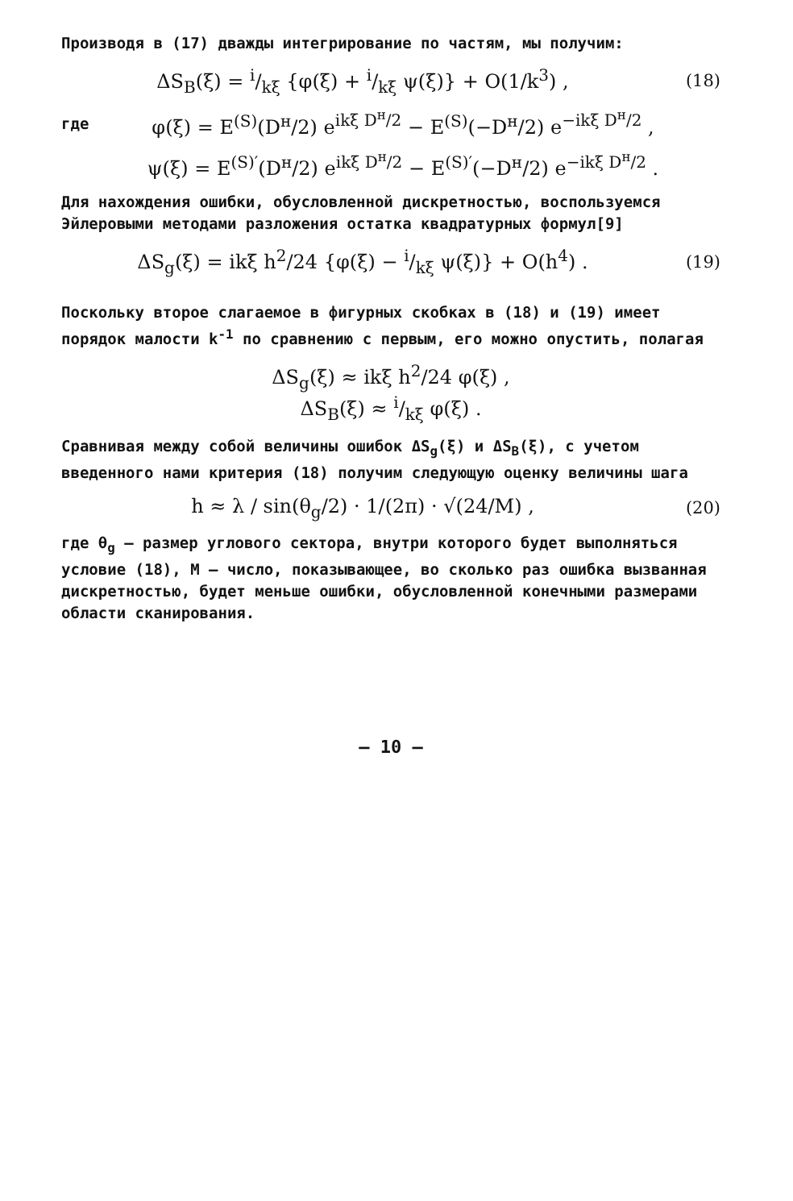Производя в (17) дважды интегрирование по частям, мы получим:
ΔS<sub>B</sub>(ξ) = i/kξ {φ(ξ) + i/kξ ψ(ξ)} + O(1/k<sup>3</sup>) ,
(18)
где
φ(ξ) = E<sup>(S)</sup>(D<sup>н</sup>/2) e<sup>ikξ D<sup>н</sup>/2</sup> − E<sup>(S)</sup>(−D<sup>н</sup>/2) e<sup>−ikξ D<sup>н</sup>/2</sup> ,
ψ(ξ) = E<sup>(S)′</sup>(D<sup>н</sup>/2) e<sup>ikξ D<sup>н</sup>/2</sup> − E<sup>(S)′</sup>(−D<sup>н</sup>/2) e<sup>−ikξ D<sup>н</sup>/2</sup> .
Для нахождения ошибки, обусловленной дискретностью, воспользуемся Эйлеровыми методами разложения остатка квадратурных формул[9]
ΔS<sub>g</sub>(ξ) = ikξ h<sup>2</sup>/24 {φ(ξ) − i/kξ ψ(ξ)} + O(h<sup>4</sup>) .
(19)
Поскольку второе слагаемое в фигурных скобках в (18) и (19) имеет порядок малости k<sup>-1</sup> по сравнению с первым, его можно опустить, полагая
ΔS<sub>g</sub>(ξ) ≈ ikξ h<sup>2</sup>/24 φ(ξ) ,
ΔS<sub>B</sub>(ξ) ≈ i/kξ φ(ξ) .
Сравнивая между собой величины ошибок ΔS<sub>g</sub>(ξ) и ΔS<sub>B</sub>(ξ), с учетом введенного нами критерия (18) получим следующую оценку величины шага
h ≈ λ / sin(θ<sub>g</sub>/2) · 1/(2π) · √(24/M) ,
(20)
где θ<sub>g</sub> – размер углового сектора, внутри которого будет выполняться условие (18), M – число, показывающее, во сколько раз ошибка вызванная дискретностью, будет меньше ошибки, обусловленной конечными размерами области сканирования.
– 10 –